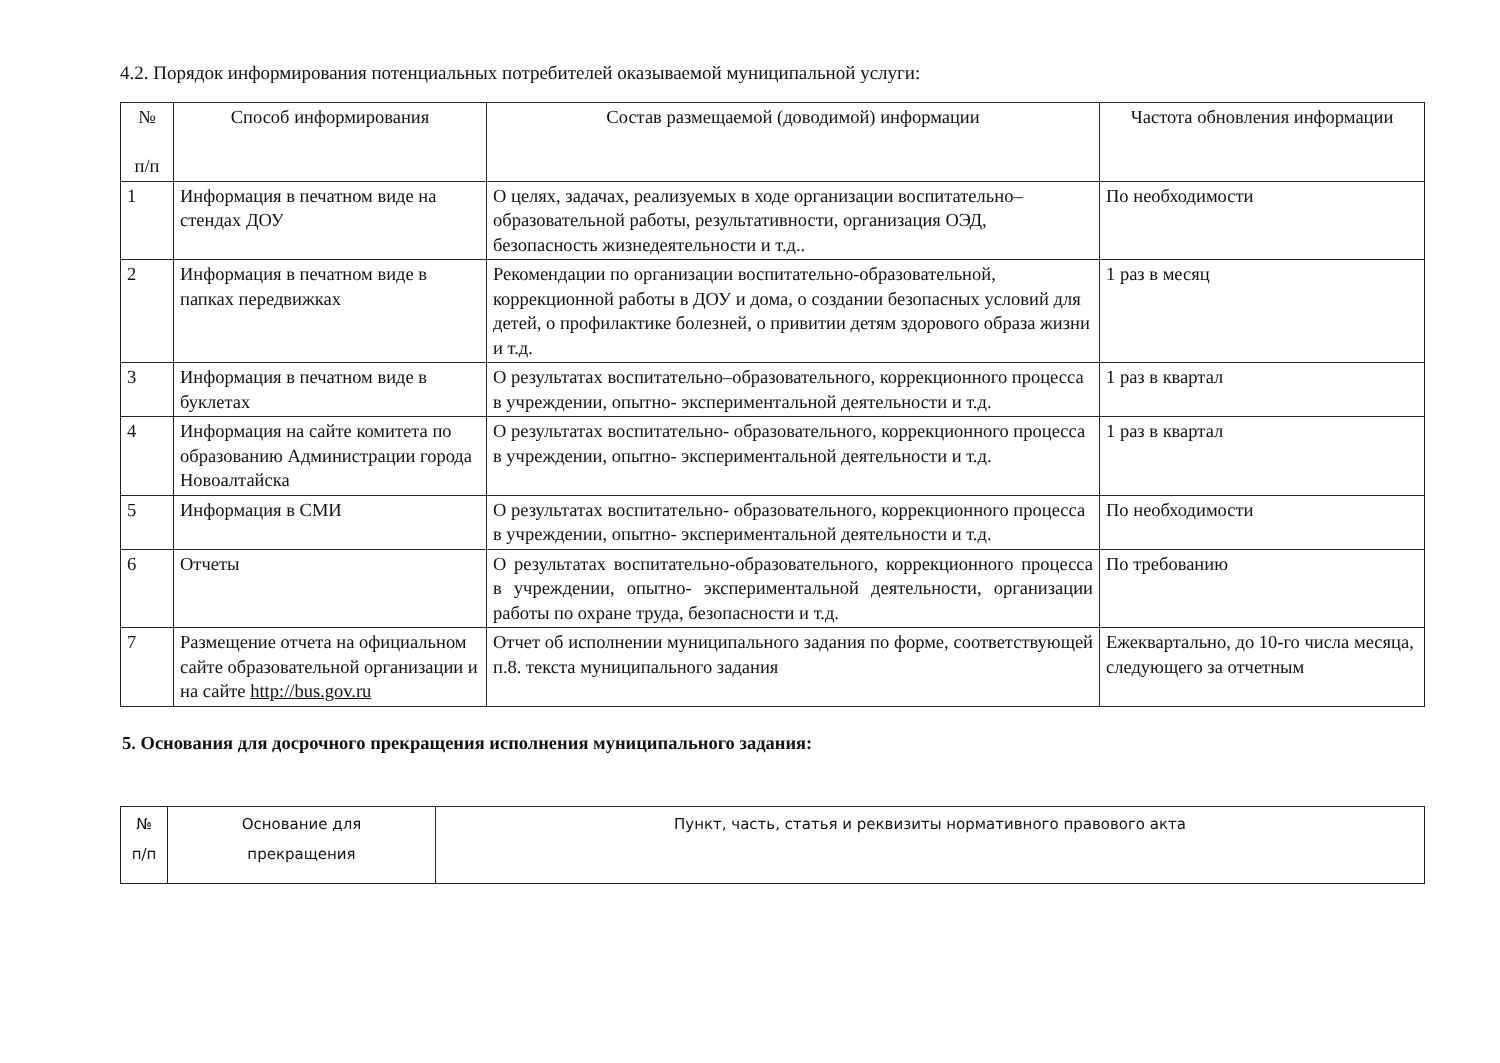4.2. Порядок информирования потенциальных потребителей оказываемой муниципальной услуги:
| № п/п | Способ информирования | Состав размещаемой (доводимой) информации | Частота обновления информации |
| --- | --- | --- | --- |
| 1 | Информация в печатном виде на стендах ДОУ | О целях, задачах, реализуемых в ходе организации воспитательно–образовательной работы, результативности, организация ОЭД, безопасность жизнедеятельности и т.д.. | По необходимости |
| 2 | Информация в печатном виде в папках передвижках | Рекомендации по организации воспитательно-образовательной, коррекционной работы в ДОУ и дома, о создании безопасных условий для детей, о профилактике болезней, о привитии детям здорового образа жизни и т.д. | 1 раз в месяц |
| 3 | Информация в печатном виде в буклетах | О результатах воспитательно–образовательного, коррекционного процесса в учреждении, опытно- экспериментальной деятельности и т.д. | 1 раз в квартал |
| 4 | Информация на сайте комитета по образованию Администрации города Новоалтайска | О результатах воспитательно- образовательного, коррекционного процесса в учреждении, опытно- экспериментальной деятельности и т.д. | 1 раз в квартал |
| 5 | Информация в СМИ | О результатах воспитательно- образовательного, коррекционного процесса в учреждении, опытно- экспериментальной деятельности и т.д. | По необходимости |
| 6 | Отчеты | О результатах воспитательно-образовательного, коррекционного процесса в учреждении, опытно- экспериментальной деятельности, организации работы по охране труда, безопасности и т.д. | По требованию |
| 7 | Размещение отчета на официальном сайте образовательной организации и на сайте http://bus.gov.ru | Отчет об исполнении муниципального задания по форме, соответствующей п.8. текста муниципального задания | Ежеквартально, до 10-го числа месяца, следующего за отчетным |
5. Основания для досрочного прекращения исполнения муниципального задания:
| № п/п | Основание для прекращения | Пункт, часть, статья и реквизиты нормативного правового акта |
| --- | --- | --- |